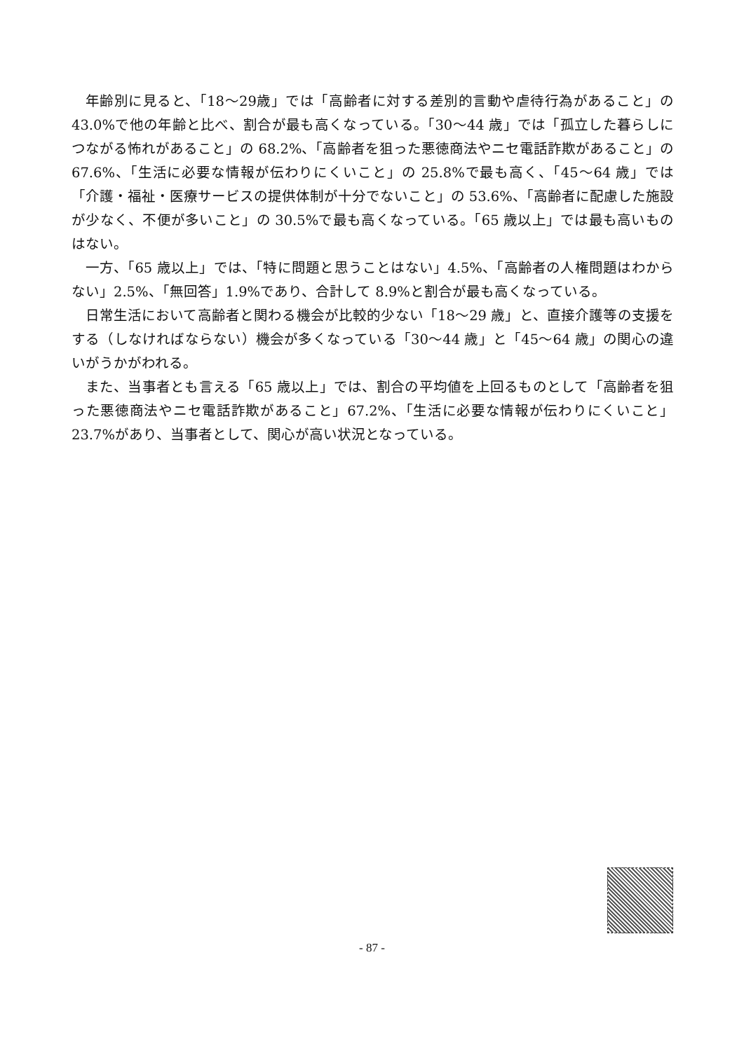年齢別に見ると、「18〜29歳」では「高齢者に対する差別的言動や虐待行為があること」の 43.0%で他の年齢と比べ、割合が最も高くなっている。「30〜44 歳」では「孤立した暮らしにつながる怖れがあること」の 68.2%、「高齢者を狙った悪徳商法やニセ電話詐欺があること」の 67.6%、「生活に必要な情報が伝わりにくいこと」の 25.8%で最も高く、「45〜64 歳」では「介護・福祉・医療サービスの提供体制が十分でないこと」の 53.6%、「高齢者に配慮した施設が少なく、不便が多いこと」の 30.5%で最も高くなっている。「65 歳以上」では最も高いものはない。
一方、「65 歳以上」では、「特に問題と思うことはない」4.5%、「高齢者の人権問題はわからない」2.5%、「無回答」1.9%であり、合計して 8.9%と割合が最も高くなっている。
日常生活において高齢者と関わる機会が比較的少ない「18〜29 歳」と、直接介護等の支援をする（しなければならない）機会が多くなっている「30〜44 歳」と「45〜64 歳」の関心の違いがうかがわれる。
また、当事者とも言える「65 歳以上」では、割合の平均値を上回るものとして「高齢者を狙った悪徳商法やニセ電話詐欺があること」67.2%、「生活に必要な情報が伝わりにくいこと」23.7%があり、当事者として、関心が高い状況となっている。
- 87 -